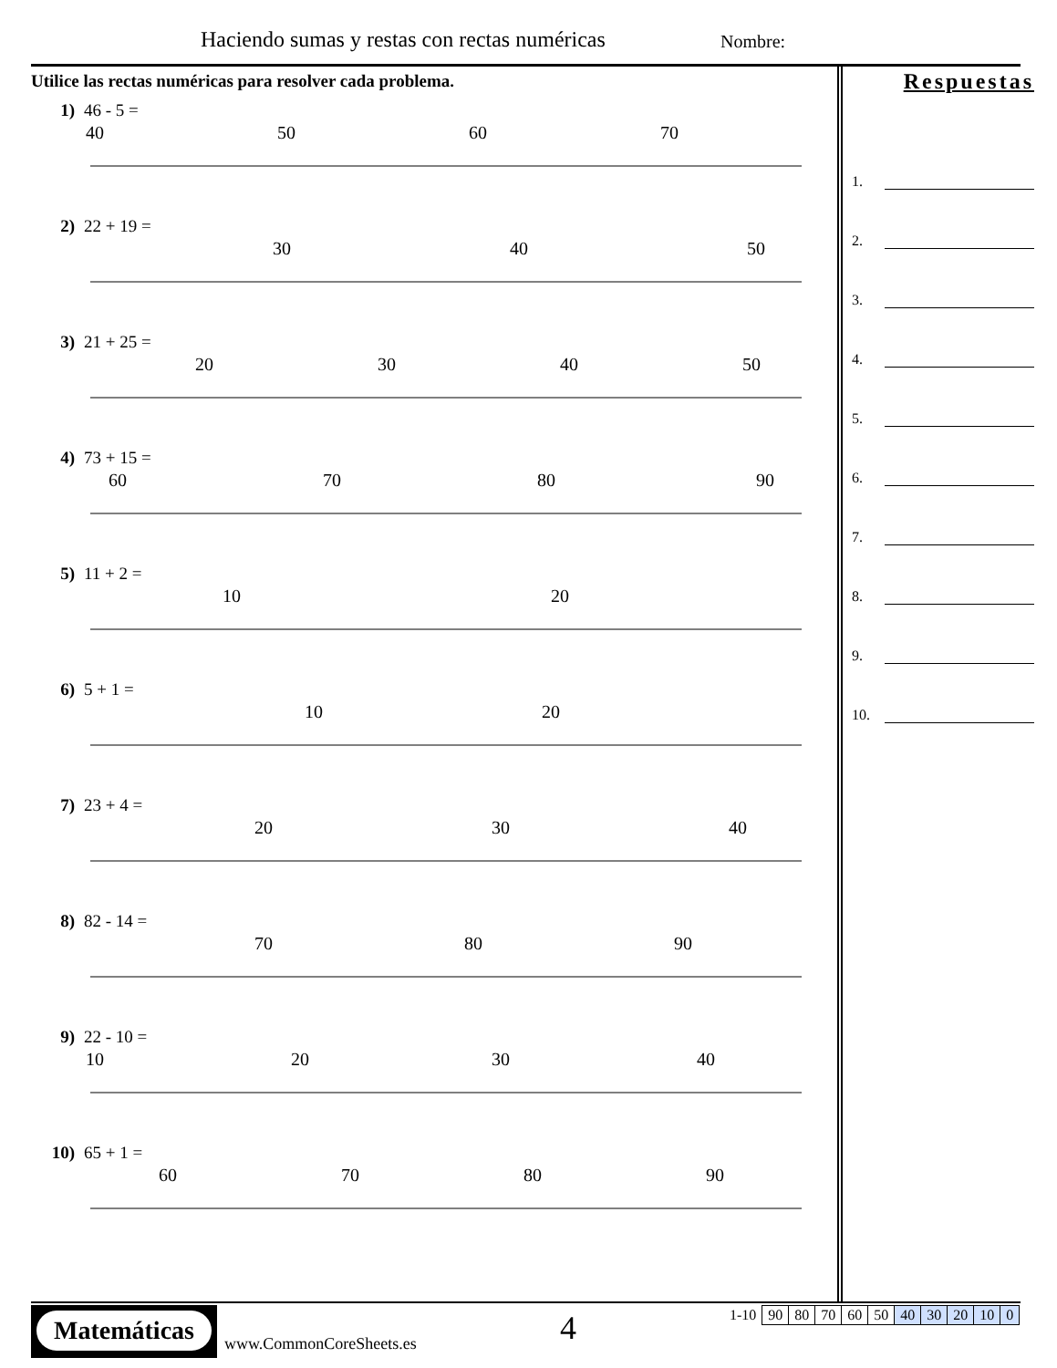Haciendo sumas y restas con rectas numéricas
Nombre:
Utilice las rectas numéricas para resolver cada problema.
1) 46 - 5 =
40
50
60
70
2) 22 + 19 =
30
40
50
3) 21 + 25 =
20
30
40
50
4) 73 + 15 =
60
70
80
90
5) 11 + 2 =
10
20
6) 5 + 1 =
10
20
7) 23 + 4 =
20
30
40
8) 82 - 14 =
70
80
90
9) 22 - 10 =
10
20
30
40
10) 65 + 1 =
60
70
80
90
Respuestas
1.
2.
3.
4.
5.
6.
7.
8.
9.
10.
Matemáticas
www.CommonCoreSheets.es 4
| 1-10 | 90 | 80 | 70 | 60 | 50 | 40 | 30 | 20 | 10 | 0 |